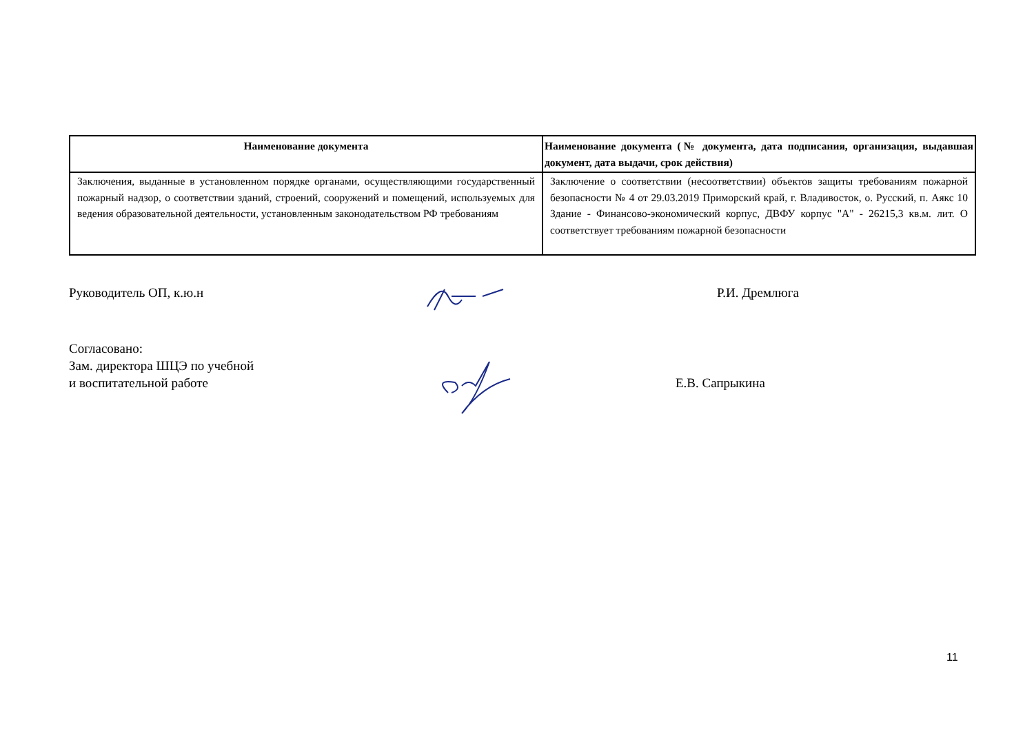| Наименование документа | Наименование документа (№ документа, дата подписания, организация, выдавшая документ, дата выдачи, срок действия) |
| --- | --- |
| Заключения, выданные в установленном порядке органами, осуществляющими государственный пожарный надзор, о соответствии зданий, строений, сооружений и помещений, используемых для ведения образовательной деятельности, установленным законодательством РФ требованиям | Заключение о соответствии (несоответствии) объектов защиты требованиям пожарной безопасности № 4 от 29.03.2019 Приморский край, г. Владивосток, о. Русский, п. Аякс 10 Здание - Финансово-экономический корпус, ДВФУ корпус "А" - 26215,3 кв.м. лит. О соответствует требованиям пожарной безопасности |
Руководитель ОП, к.ю.н Р.И. Дремлюга
Согласовано:
Зам. директора ШЦЭ по учебной
и воспитательной работе
Е.В. Сапрыкина
11